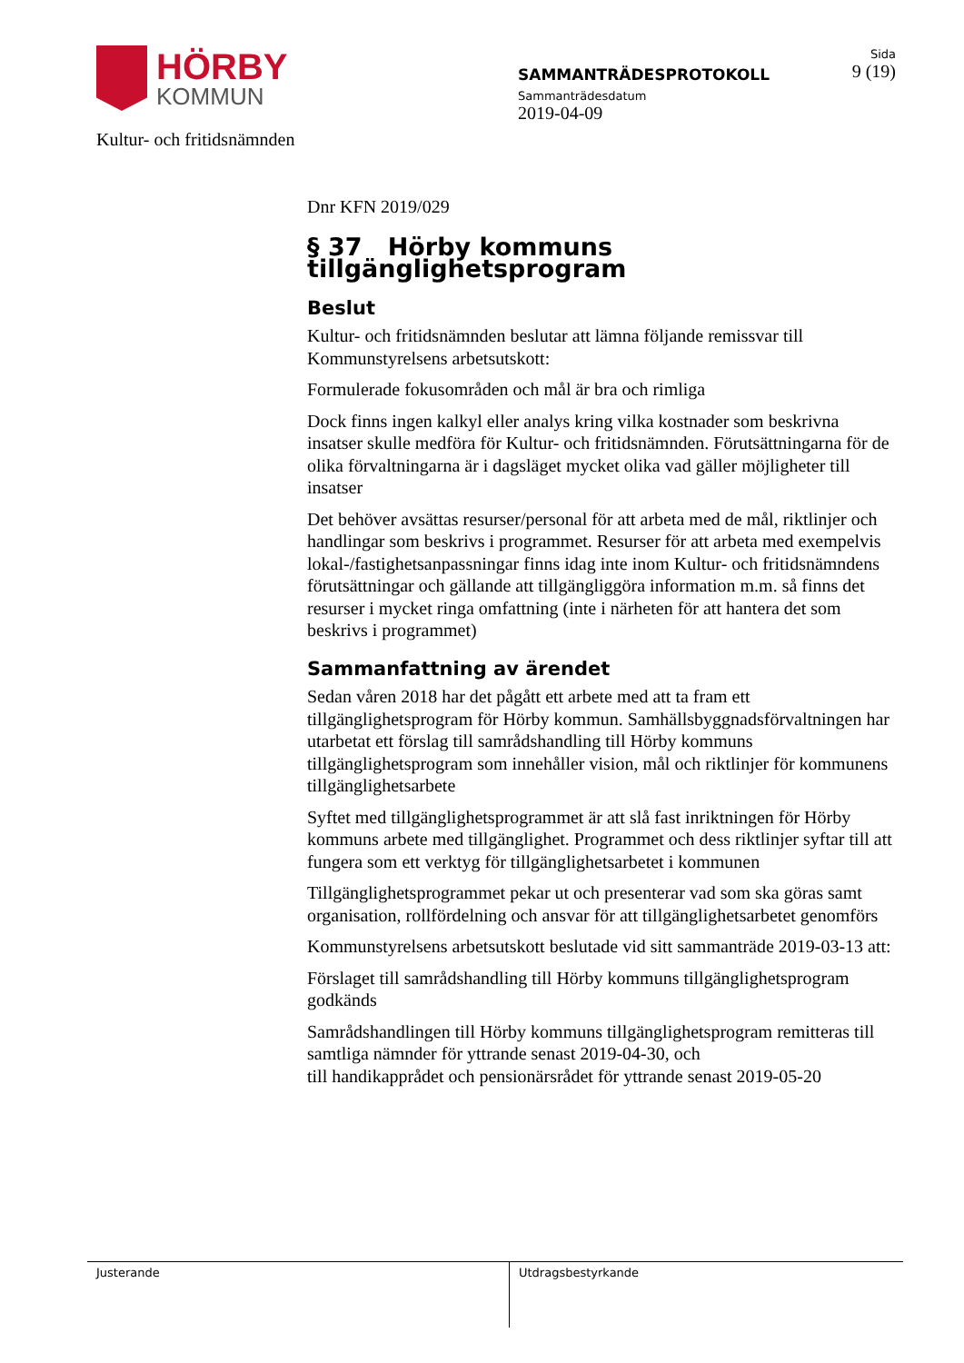HÖRBY
KOMMUN
Kultur- och fritidsnämnden
SAMMANTRÄDESPROTOKOLL
Sammanträdesdatum
2019-04-09
Sida
9 (19)
Dnr KFN 2019/029
§ 37 Hörby kommuns tillgänglighetsprogram
Beslut
Kultur- och fritidsnämnden beslutar att lämna följande remissvar till Kommunstyrelsens arbetsutskott:
Formulerade fokusområden och mål är bra och rimliga
Dock finns ingen kalkyl eller analys kring vilka kostnader som beskrivna insatser skulle medföra för Kultur- och fritidsnämnden. Förutsättningarna för de olika förvaltningarna är i dagsläget mycket olika vad gäller möjligheter till insatser
Det behöver avsättas resurser/personal för att arbeta med de mål, riktlinjer och handlingar som beskrivs i programmet. Resurser för att arbeta med exempelvis lokal-/fastighetsanpassningar finns idag inte inom Kultur- och fritidsnämndens förutsättningar och gällande att tillgängliggöra information m.m. så finns det resurser i mycket ringa omfattning (inte i närheten för att hantera det som beskrivs i programmet)
Sammanfattning av ärendet
Sedan våren 2018 har det pågått ett arbete med att ta fram ett tillgänglighetsprogram för Hörby kommun. Samhällsbyggnadsförvaltningen har utarbetat ett förslag till samrådshandling till Hörby kommuns tillgänglighetsprogram som innehåller vision, mål och riktlinjer för kommunens tillgänglighetsarbete
Syftet med tillgänglighetsprogrammet är att slå fast inriktningen för Hörby kommuns arbete med tillgänglighet. Programmet och dess riktlinjer syftar till att fungera som ett verktyg för tillgänglighetsarbetet i kommunen
Tillgänglighetsprogrammet pekar ut och presenterar vad som ska göras samt organisation, rollfördelning och ansvar för att tillgänglighetsarbetet genomförs
Kommunstyrelsens arbetsutskott beslutade vid sitt sammanträde 2019-03-13 att:
Förslaget till samrådshandling till Hörby kommuns tillgänglighetsprogram godkänds
Samrådshandlingen till Hörby kommuns tillgänglighetsprogram remitteras till samtliga nämnder för yttrande senast 2019-04-30, och
till handikapprådet och pensionärsrådet för yttrande senast 2019-05-20
Justerande Utdragsbestyrkande